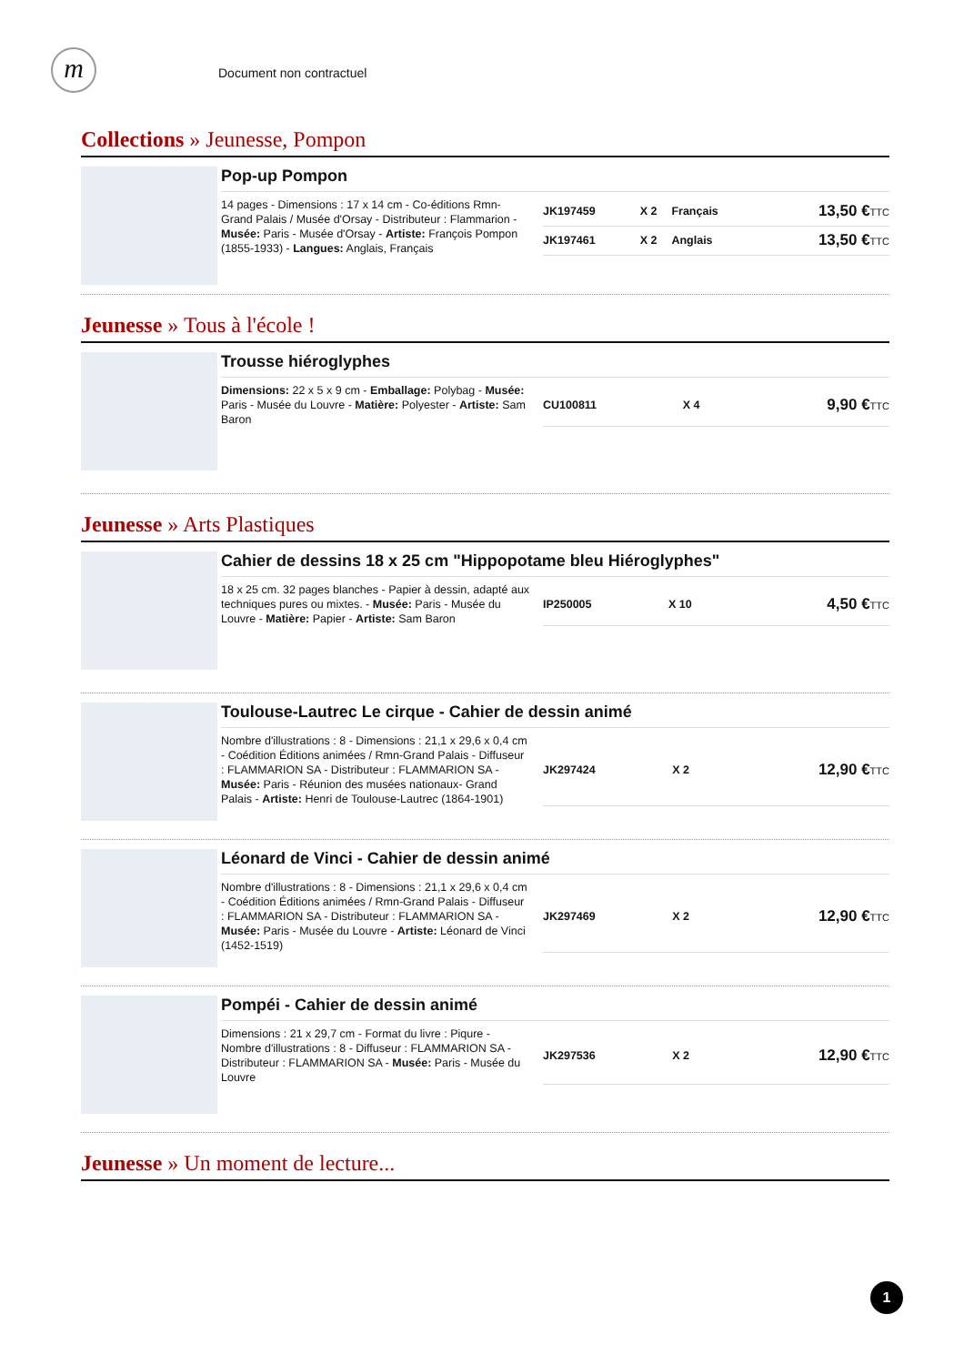m Document non contractuel
Collections » Jeunesse, Pompon
Pop-up Pompon
14 pages - Dimensions : 17 x 14 cm - Co-éditions Rmn-Grand Palais / Musée d'Orsay - Distributeur : Flammarion - Musée: Paris - Musée d'Orsay - Artiste: François Pompon (1855-1933) - Langues: Anglais, Français
| JK197459 | X 2 | Français | 13,50 € TTC |
| JK197461 | X 2 | Anglais | 13,50 € TTC |
Jeunesse » Tous à l'école !
Trousse hiéroglyphes
Dimensions: 22 x 5 x 9 cm - Emballage: Polybag - Musée: Paris - Musée du Louvre - Matière: Polyester - Artiste: Sam Baron
| CU100811 | X 4 | | 9,90 € TTC |
Jeunesse » Arts Plastiques
Cahier de dessins 18 x 25 cm "Hippopotame bleu Hiéroglyphes"
18 x 25 cm. 32 pages blanches - Papier à dessin, adapté aux techniques pures ou mixtes. - Musée: Paris - Musée du Louvre - Matière: Papier - Artiste: Sam Baron
| IP250005 | X 10 | | 4,50 € TTC |
Toulouse-Lautrec Le cirque - Cahier de dessin animé
Nombre d'illustrations : 8 - Dimensions : 21,1 x 29,6 x 0,4 cm - Coédition Éditions animées / Rmn-Grand Palais - Diffuseur : FLAMMARION SA - Distributeur : FLAMMARION SA - Musée: Paris - Réunion des musées nationaux- Grand Palais - Artiste: Henri de Toulouse-Lautrec (1864-1901)
| JK297424 | X 2 | | 12,90 € TTC |
Léonard de Vinci - Cahier de dessin animé
Nombre d'illustrations : 8 - Dimensions : 21,1 x 29,6 x 0,4 cm - Coédition Éditions animées / Rmn-Grand Palais - Diffuseur : FLAMMARION SA - Distributeur : FLAMMARION SA - Musée: Paris - Musée du Louvre - Artiste: Léonard de Vinci (1452-1519)
| JK297469 | X 2 | | 12,90 € TTC |
Pompéi - Cahier de dessin animé
Dimensions : 21 x 29,7 cm - Format du livre : Piqure - Nombre d'illustrations : 8 - Diffuseur : FLAMMARION SA - Distributeur : FLAMMARION SA - Musée: Paris - Musée du Louvre
| JK297536 | X 2 | | 12,90 € TTC |
Jeunesse » Un moment de lecture...
1